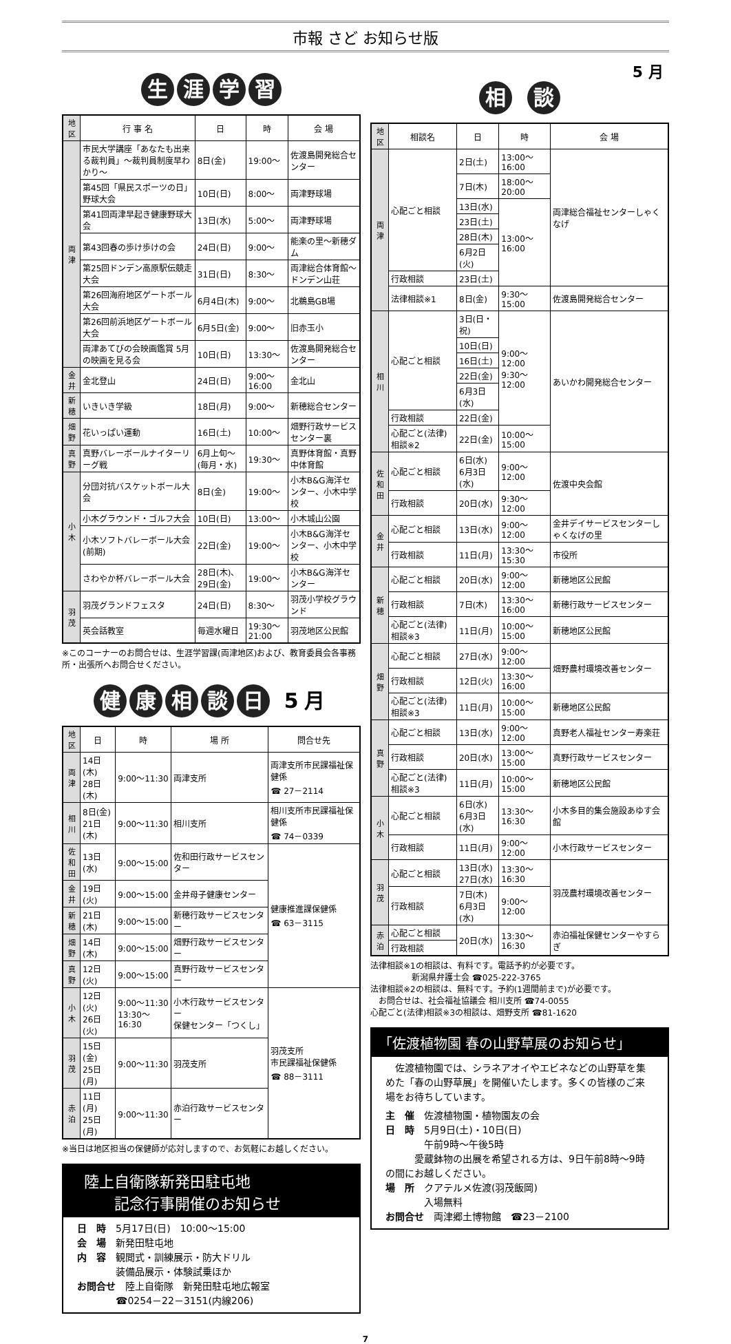市報 さど お知らせ版
生涯学習
| 地区 | 行 事 名 | 日 | 時 | 会 場 |
| --- | --- | --- | --- | --- |
| 両津 | 市民大学講座「あなたも出来る裁判員」～裁判員制度早わかり～ | 8日(金) | 19:00～ | 佐渡島開発総合センター |
| | 第45回「県民スポーツの日」野球大会 | 10日(日) | 8:00～ | 両津野球場 |
| | 第41回両津早起き健康野球大会 | 13日(水) | 5:00～ | 両津野球場 |
| | 第43回春の歩け歩けの会 | 24日(日) | 9:00～ | 能楽の里～新穂ダム |
| | 第25回ドンデン高原駅伝競走大会 | 31日(日) | 8:30～ | 両津総合体育館～ドンデン山荘 |
| | 第26回海府地区ゲートボール大会 | 6月4日(木) | 9:00～ | 北鵜島GB場 |
| | 第26回前浜地区ゲートボール大会 | 6月5日(金) | 9:00～ | 旧赤玉小 |
| | 両津あてびの会映画鑑賞 5月の映画を見る会 | 10日(日) | 13:30～ | 佐渡島開発総合センター |
| 金井 | 金北登山 | 24日(日) | 9:00～16:00 | 金北山 |
| 新穂 | いきいき学級 | 18日(月) | 9:00～ | 新穂総合センター |
| 畑野 | 花いっぱい運動 | 16日(土) | 10:00～ | 畑野行政サービスセンター裏 |
| 真野 | 真野バレーボールナイターリーグ戦 | 6月上旬～(毎月・水) | 19:30～ | 真野体育館・真野中体育館 |
| 小木 | 分団対抗バスケットボール大会 | 8日(金) | 19:00～ | 小木B&G海洋センター、小木中学校 |
| | 小木グラウンド・ゴルフ大会 | 10日(日) | 13:00～ | 小木城山公園 |
| | 小木ソフトバレーボール大会(前期) | 22日(金) | 19:00～ | 小木B&G海洋センター、小木中学校 |
| | さわやか杯バレーボール大会 | 28日(木)、29日(金) | 19:00～ | 小木B&G海洋センター |
| 羽茂 | 羽茂グランドフェスタ | 24日(日) | 8:30～ | 羽茂小学校グラウンド |
| | 英会話教室 | 毎週水曜日 | 19:30～21:00 | 羽茂地区公民館 |
※このコーナーのお問合せは、生涯学習課(両津地区)および、教育委員会各事務所・出張所へお問合せください。
健康相談日 5月
| 地区 | 日 | 時 | 場 所 | 問合せ先 |
| --- | --- | --- | --- | --- |
| 両津 | 14日(木) 28日(木) | 9:00～11:30 | 両津支所 | 両津支所市民課福祉保健係 ☎ 27－2114 |
| 相川 | 8日(金) 21日(木) | 9:00～11:30 | 相川支所 | 相川支所市民課福祉保健係 ☎ 74－0339 |
| 佐和田 | 13日(水) | 9:00～15:00 | 佐和田行政サービスセンター | 健康推進課保健係 ☎ 63－3115 |
| 金井 | 19日(火) | 9:00～15:00 | 金井母子健康センター | |
| 新穂 | 21日(木) | 9:00～15:00 | 新穂行政サービスセンター | |
| 畑野 | 14日(木) | 9:00～15:00 | 畑野行政サービスセンター | |
| 真野 | 12日(火) | 9:00～15:00 | 真野行政サービスセンター | |
| 小木 | 12日(火) 26日(火) | 9:00～11:30 13:30～16:30 | 小木行政サービスセンター 保健センター「つくし」 | 羽茂支所 市民課福祉保健係 ☎ 88－3111 |
| 羽茂 | 15日(金) 25日(月) | 9:00～11:30 | 羽茂支所 | |
| 赤泊 | 11日(月) 25日(月) | 9:00～11:30 | 赤泊行政サービスセンター | |
※当日は地区担当の保健師が応対しますので、お気軽にお越しください。
陸上自衛隊新発田駐屯地
　　記念行事開催のお知らせ
日　時　5月17日(日)　10:00～15:00
会　場　新発田駐屯地
内　容　観閲式・訓練展示・防大ドリル
　　　　装備品展示・体験試乗ほか
お問合せ　陸上自衛隊　新発田駐屯地広報室
　　　　☎0254－22－3151(内線206)
5月
相 談
| 地区 | 相談名 | 日 | 時 | 会 場 |
| --- | --- | --- | --- | --- |
| 両津 | 心配ごと相談 | 2日(土) | 13:00～16:00 | 両津総合福祉センターしゃくなげ |
| | | 7日(木) | 18:00～20:00 | |
| | | 13日(水) | 13:00～16:00 | |
| | | 23日(土) | | |
| | | 28日(木) | | |
| | | 6月2日(火) | | |
| | 行政相談 | 23日(土) | | |
| | 法律相談※1 | 8日(金) | 9:30～15:00 | 佐渡島開発総合センター |
| 相川 | 心配ごと相談 | 3日(日・祝) | 9:00～12:00 9:30～12:00 | あいかわ開発総合センター |
| | | 10日(日) | | |
| | | 16日(土) | | |
| | | 22日(金) | | |
| | | 6月3日(水) | | |
| | 行政相談 | 22日(金) | | |
| | 心配ごと(法律)相談※2 | 22日(金) | 10:00～15:00 | |
| 佐和田 | 心配ごと相談 | 6日(水) 6月3日(水) | 9:00～12:00 | 佐渡中央会館 |
| | 行政相談 | 20日(水) | 9:30～12:00 | |
| 金井 | 心配ごと相談 | 13日(水) | 9:00～12:00 | 金井デイサービスセンターしゃくなげの里 |
| | 行政相談 | 11日(月) | 13:30～15:30 | 市役所 |
| 新穂 | 心配ごと相談 | 20日(水) | 9:00～12:00 | 新穂地区公民館 |
| | 行政相談 | 7日(木) | 13:30～16:00 | 新穂行政サービスセンター |
| | 心配ごと(法律)相談※3 | 11日(月) | 10:00～15:00 | 新穂地区公民館 |
| 畑野 | 心配ごと相談 | 27日(水) | 9:00～12:00 | 畑野農村環境改善センター |
| | 行政相談 | 12日(火) | 13:30～16:00 | |
| | 心配ごと(法律)相談※3 | 11日(月) | 10:00～15:00 | 新穂地区公民館 |
| 真野 | 心配ごと相談 | 13日(水) | 9:00～12:00 | 真野老人福祉センター寿楽荘 |
| | 行政相談 | 20日(水) | 13:00～15:00 | 真野行政サービスセンター |
| | 心配ごと(法律)相談※3 | 11日(月) | 10:00～15:00 | 新穂地区公民館 |
| 小木 | 心配ごと相談 | 6日(水) 6月3日(水) | 13:30～16:30 | 小木多目的集会施設あゆす会館 |
| | 行政相談 | 11日(月) | 9:00～12:00 | 小木行政サービスセンター |
| 羽茂 | 心配ごと相談 | 13日(水) 27日(水) | 13:30～16:30 | 羽茂農村環境改善センター |
| | 行政相談 | 7日(木) 6月3日(水) | 9:00～12:00 | |
| 赤泊 | 心配ごと相談 | 20日(水) | 13:30～16:30 | 赤泊福祉保健センターやすらぎ |
| | 行政相談 | | | |
法律相談※1の相談は、有料です。電話予約が必要です。
　　　　　新潟県弁護士会 ☎025-222-3765
法律相談※2の相談は、無料です。予約(1週間前まで)が必要です。
　お問合せは、社会福祉協議会 相川支所 ☎74-0055
心配ごと(法律)相談※3の相談は、畑野支所 ☎81-1620
「佐渡植物園 春の山野草展のお知らせ」
　佐渡植物園では、シラネアオイやエビネなどの山野草を集めた「春の山野草展」を開催いたします。多くの皆様のご来場をお待ちしています。
主　催　佐渡植物園・植物園友の会
日　時　5月9日(土)・10日(日)
　　　　午前9時～午後5時
　　　愛蔵鉢物の出展を希望される方は、9日午前8時～9時の間にお越しください。
場　所　クアテルメ佐渡(羽茂飯岡)
　　　　入場無料
お問合せ　両津郷土博物館　☎23－2100
7